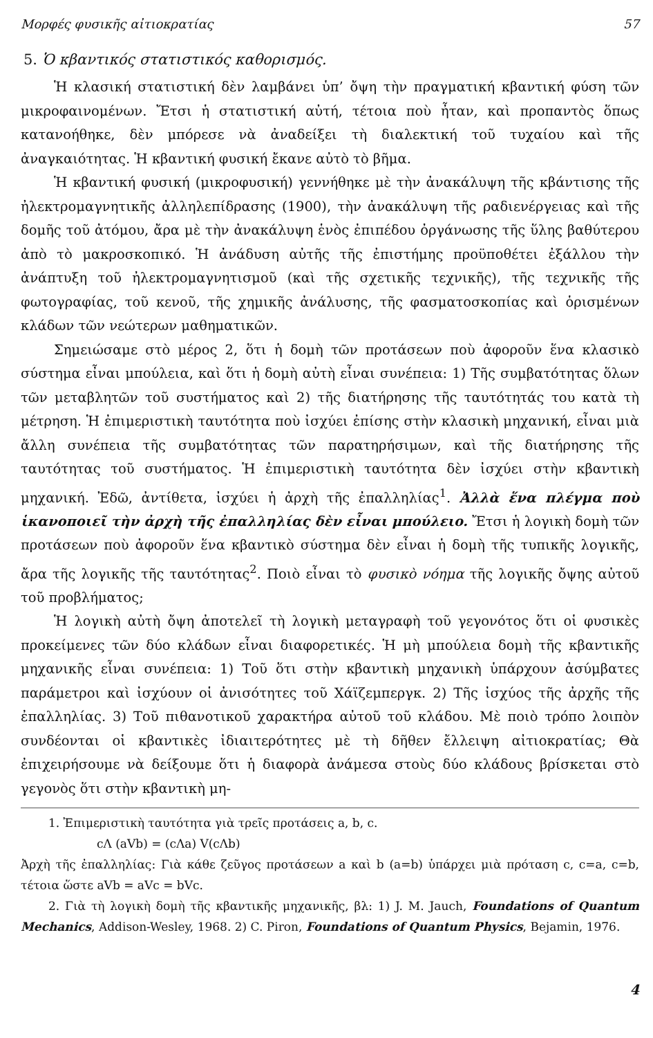Μορφές φυσικῆς αἰτιοκρατίας 57
5. Ὁ κβαντικός στατιστικός καθορισμός.
Ἡ κλασική στατιστική δὲν λαμβάνει ὑπ’ ὄψη τὴν πραγματική κβαντική φύση τῶν μικροφαινομένων. Ἔτσι ἡ στατιστική αὐτή, τέτοια ποὺ ἦταν, καὶ προπαντὸς ὅπως κατανοήθηκε, δὲν μπόρεσε νὰ ἀναδείξει τὴ διαλεκτική τοῦ τυχαίου καὶ τῆς ἀναγκαιότητας. Ἡ κβαντική φυσική ἔκανε αὐτὸ τὸ βῆμα.
Ἡ κβαντική φυσική (μικροφυσική) γεννήθηκε μὲ τὴν ἀνακάλυψη τῆς κβάντισης τῆς ἠλεκτρομαγνητικῆς ἀλληλεπίδρασης (1900), τὴν ἀνακάλυψη τῆς ραδιενέργειας καὶ τῆς δομῆς τοῦ ἀτόμου, ἄρα μὲ τὴν ἀνακάλυψη ἑνὸς ἐπιπέδου ὀργάνωσης τῆς ὕλης βαθύτερου ἀπὸ τὸ μακροσκοπικό. Ἡ ἀνάδυση αὐτῆς τῆς ἐπιστήμης προϋποθέτει ἐξάλλου τὴν ἀνάπτυξη τοῦ ἠλεκτρομαγνητισμοῦ (καὶ τῆς σχετικῆς τεχνικῆς), τῆς τεχνικῆς τῆς φωτογραφίας, τοῦ κενοῦ, τῆς χημικῆς ἀνάλυσης, τῆς φασματοσκοπίας καὶ ὁρισμένων κλάδων τῶν νεώτερων μαθηματικῶν.
Σημειώσαμε στὸ μέρος 2, ὅτι ἡ δομὴ τῶν προτάσεων ποὺ ἀφοροῦν ἕνα κλασικὸ σύστημα εἶναι μπούλεια, καὶ ὅτι ἡ δομὴ αὐτὴ εἶναι συνέπεια: 1) Τῆς συμβατότητας ὅλων τῶν μεταβλητῶν τοῦ συστήματος καὶ 2) τῆς διατήρησης τῆς ταυτότητάς του κατὰ τὴ μέτρηση. Ἡ ἐπιμεριστικὴ ταυτότητα ποὺ ἰσχύει ἐπίσης στὴν κλασικὴ μηχανική, εἶναι μιὰ ἄλλη συνέπεια τῆς συμβατότητας τῶν παρατηρήσιμων, καὶ τῆς διατήρησης τῆς ταυτότητας τοῦ συστήματος. Ἡ ἐπιμεριστικὴ ταυτότητα δὲν ἰσχύει στὴν κβαντικὴ μηχανική. Ἐδῶ, ἀντίθετα, ἰσχύει ἡ ἀρχὴ τῆς ἐπαλληλίας<sup>1</sup>. Ἀλλὰ ἕνα πλέγμα ποὺ ἱκανοποιεῖ τὴν ἀρχὴ τῆς ἐπαλληλίας δὲν εἶναι μπούλειο. Ἔτσι ἡ λογικὴ δομὴ τῶν προτάσεων ποὺ ἀφοροῦν ἕνα κβαντικὸ σύστημα δὲν εἶναι ἡ δομὴ τῆς τυπικῆς λογικῆς, ἄρα τῆς λογικῆς τῆς ταυτότητας<sup>2</sup>. Ποιὸ εἶναι τὸ φυσικὸ νόημα τῆς λογικῆς ὄψης αὐτοῦ τοῦ προβλήματος;
Ἡ λογικὴ αὐτὴ ὄψη ἀποτελεῖ τὴ λογικὴ μεταγραφὴ τοῦ γεγονότος ὅτι οἱ φυσικὲς προκείμενες τῶν δύο κλάδων εἶναι διαφορετικές. Ἡ μὴ μπούλεια δομὴ τῆς κβαντικῆς μηχανικῆς εἶναι συνέπεια: 1) Τοῦ ὅτι στὴν κβαντικὴ μηχανικὴ ὑπάρχουν ἀσύμβατες παράμετροι καὶ ἰσχύουν οἱ ἀνισότητες τοῦ Χάϊζεμπεργκ. 2) Τῆς ἰσχύος τῆς ἀρχῆς τῆς ἐπαλληλίας. 3) Τοῦ πιθανοτικοῦ χαρακτήρα αὐτοῦ τοῦ κλάδου. Μὲ ποιὸ τρόπο λοιπὸν συνδέονται οἱ κβαντικὲς ἰδιαιτερότητες μὲ τὴ δῆθεν ἔλλειψη αἰτιοκρατίας; Θὰ ἐπιχειρήσουμε νὰ δείξουμε ὅτι ἡ διαφορὰ ἀνάμεσα στοὺς δύο κλάδους βρίσκεται στὸ γεγονὸς ὅτι στὴν κβαντικὴ μη-
1. Ἐπιμεριστικὴ ταυτότητα γιὰ τρεῖς προτάσεις a, b, c.
cΛ (aVb) = (cΛa) V(cΛb)
Ἀρχὴ τῆς ἐπαλληλίας: Γιὰ κάθε ζεῦγος προτάσεων a καὶ b (a=b) ὑπάρχει μιὰ πρόταση c, c=a, c=b, τέτοια ὥστε aVb = aVc = bVc.
2. Γιὰ τὴ λογικὴ δομὴ τῆς κβαντικῆς μηχανικῆς, βλ: 1) J. M. Jauch, Foundations of Quantum Mechanics, Addison-Wesley, 1968. 2) C. Piron, Foundations of Quantum Physics, Bejamin, 1976.
4